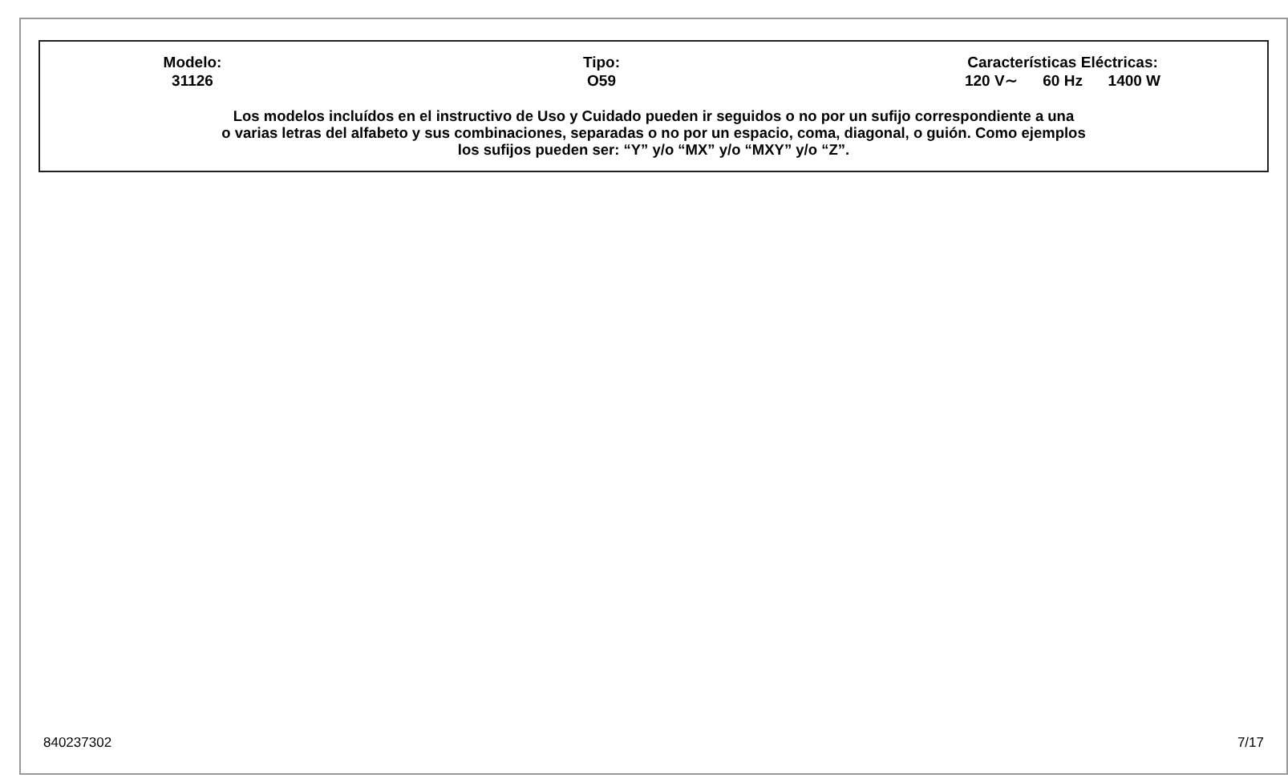Modelo:
31126
Tipo:
O59
Características Eléctricas:
120 V∼ 60 Hz 1400 W
Los modelos incluídos en el instructivo de Uso y Cuidado pueden ir seguidos o no por un sufijo correspondiente a una
o varias letras del alfabeto y sus combinaciones, separadas o no por un espacio, coma, diagonal, o guión. Como ejemplos
los sufijos pueden ser: “Y” y/o “MX” y/o “MXY” y/o “Z”.
840237302 7/17